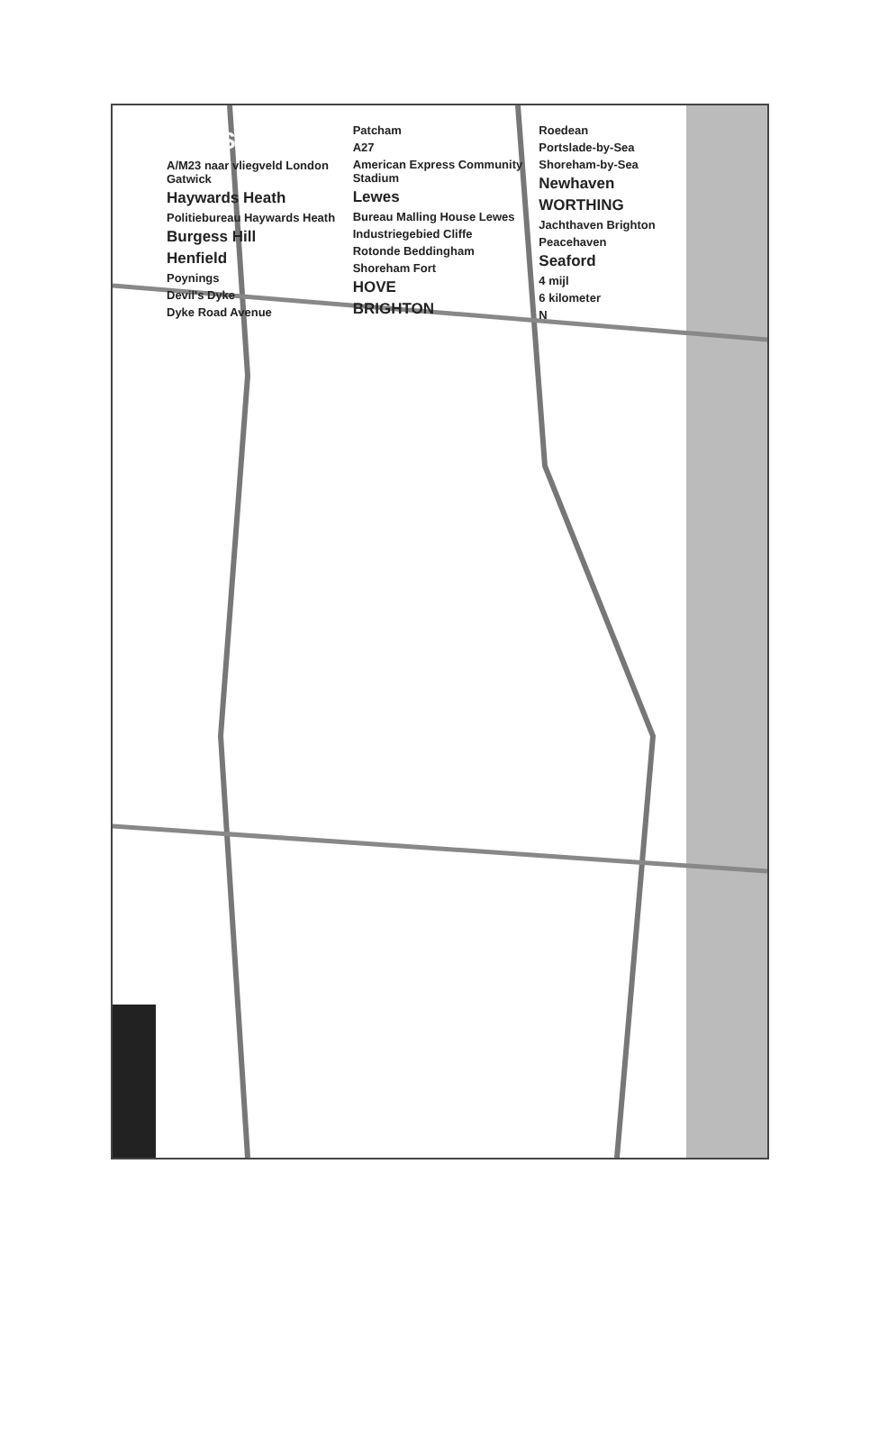SUSSEX
A/M23 naar vliegveld London Gatwick
Haywards Heath
Politiebureau Haywards Heath
Burgess Hill
Henfield
Poynings
Devil's Dyke
Dyke Road Avenue
Patcham
A27
American Express Community Stadium
Lewes
Bureau Malling House Lewes
Industriegebied Cliffe
Rotonde Beddingham
Shoreham Fort
HOVE
BRIGHTON
Roedean
Portslade-by-Sea
Shoreham-by-Sea
Newhaven
WORTHING
Jachthaven Brighton
Peacehaven
Seaford
4 mijl
6 kilometer
N